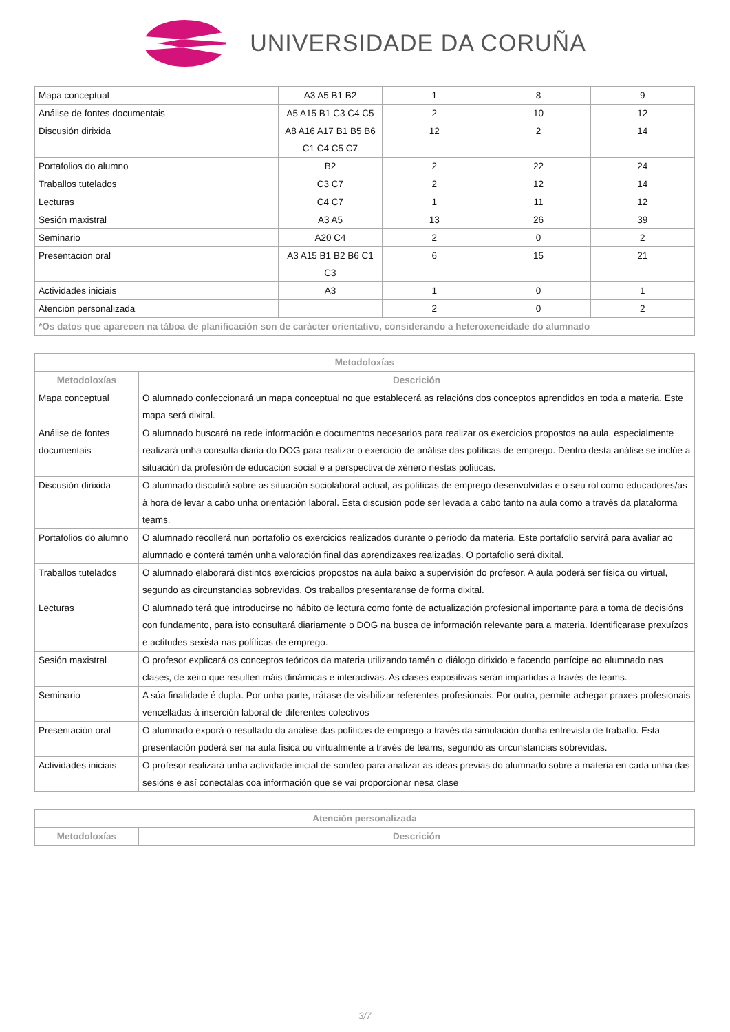UNIVERSIDADE DA CORUÑA
| Mapa conceptual | A3 A5 B1 B2 | 1 | 8 | 9 |
| Análise de fontes documentais | A5 A15 B1 C3 C4 C5 | 2 | 10 | 12 |
| Discusión dirixida | A8 A16 A17 B1 B5 B6 C1 C4 C5 C7 | 12 | 2 | 14 |
| Portafolios do alumno | B2 | 2 | 22 | 24 |
| Traballos tutelados | C3 C7 | 2 | 12 | 14 |
| Lecturas | C4 C7 | 1 | 11 | 12 |
| Sesión maxistral | A3 A5 | 13 | 26 | 39 |
| Seminario | A20 C4 | 2 | 0 | 2 |
| Presentación oral | A3 A15 B1 B2 B6 C1 C3 | 6 | 15 | 21 |
| Actividades iniciais | A3 | 1 | 0 | 1 |
| Atención personalizada | | 2 | 0 | 2 |
| *Os datos que aparecen na táboa de planificación son de carácter orientativo, considerando a heteroxeneidade do alumnado | | | | |
| Metodoloxías | |
| --- | --- |
| Metodoloxías | Descrición |
| Mapa conceptual | O alumnado confeccionará un mapa conceptual no que establecerá as relacións dos conceptos aprendidos en toda a materia. Este mapa será dixital. |
| Análise de fontes documentais | O alumnado buscará na rede información e documentos necesarios para realizar os exercicios propostos na aula, especialmente realizará unha consulta diaria do DOG para realizar o exercicio de análise das políticas de emprego. Dentro desta análise se inclúe a situación da profesión de educación social e a perspectiva de xénero nestas políticas. |
| Discusión dirixida | O alumnado discutirá sobre as situación sociolaboral actual, as políticas de emprego desenvolvidas e o seu rol como educadores/as á hora de levar a cabo unha orientación laboral. Esta discusión pode ser levada a cabo tanto na aula como a través da plataforma teams. |
| Portafolios do alumno | O alumnado recollerá nun portafolio os exercicios realizados durante o período da materia. Este portafolio servirá para avaliar ao alumnado e conterá tamén unha valoración final das aprendizaxes realizadas. O portafolio será dixital. |
| Traballos tutelados | O alumnado elaborará distintos exercicios propostos na aula baixo a supervisión do profesor. A aula poderá ser física ou virtual, segundo as circunstancias sobrevidas. Os traballos presentaranse de forma dixital. |
| Lecturas | O alumnado terá que introducirse no hábito de lectura como fonte de actualización profesional importante para a toma de decisións con fundamento, para isto consultará diariamente o DOG na busca de información relevante para a materia. Identificarase prexuízos e actitudes sexista nas políticas de emprego. |
| Sesión maxistral | O profesor explicará os conceptos teóricos da materia utilizando tamén o diálogo dirixido e facendo partícipe ao alumnado nas clases, de xeito que resulten máis dinámicas e interactivas. As clases expositivas serán impartidas a través de teams. |
| Seminario | A súa finalidade é dupla. Por unha parte, trátase de visibilizar referentes profesionais. Por outra, permite achegar praxes profesionais vencelladas á inserción laboral de diferentes colectivos |
| Presentación oral | O alumnado exporá o resultado da análise das políticas de emprego a través da simulación dunha entrevista de traballo. Esta presentación poderá ser na aula física ou virtualmente a través de teams, segundo as circunstancias sobrevidas. |
| Actividades iniciais | O profesor realizará unha actividade inicial de sondeo para analizar as ideas previas do alumnado sobre a materia en cada unha das sesións e así conectalas coa información que se vai proporcionar nesa clase |
| Atención personalizada | |
| --- | --- |
| Metodoloxías | Descrición |
3/7